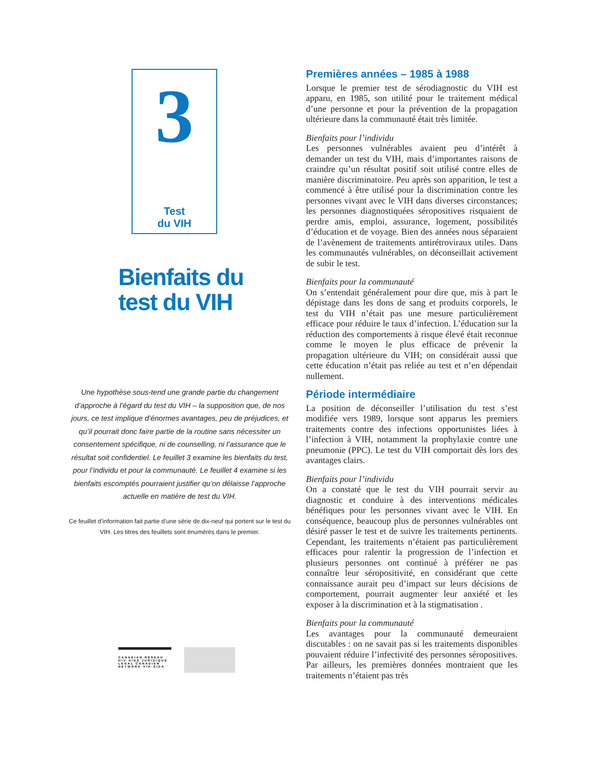3
Test
du VIH
Bienfaits du
test du VIH
Une hypothèse sous-tend une grande partie du changement d’approche à l’égard du test du VIH – la supposition que, de nos jours, ce test implique d’énormes avantages, peu de préjudices, et qu’il pourrait donc faire partie de la routine sans nécessiter un consentement spécifique, ni de counselling, ni l’assurance que le résultat soit confidentiel. Le feuillet 3 examine les bienfaits du test, pour l’individu et pour la communauté. Le feuillet 4 examine si les bienfaits escomptés pourraient justifier qu’on délaisse l’approche actuelle en matière de test du VIH.
Ce feuillet d’information fait partie d’une série de dix-neuf qui portent sur le test du VIH. Les titres des feuillets sont énumérés dans le premier.
CANADIAN RÉSEAU
HIV·AIDS JURIDIQUE
LEGAL CANADIEN
NETWORK VIH·SIDA
Premières années – 1985 à 1988
Lorsque le premier test de sérodiagnostic du VIH est apparu, en 1985, son utilité pour le traitement médical d’une personne et pour la prévention de la propagation ultérieure dans la communauté était très limitée.
Bienfaits pour l’individu
Les personnes vulnérables avaient peu d’intérêt à demander un test du VIH, mais d’importantes raisons de craindre qu’un résultat positif soit utilisé contre elles de manière discriminatoire. Peu après son apparition, le test a commencé à être utilisé pour la discrimination contre les personnes vivant avec le VIH dans diverses circonstances; les personnes diagnostiquées séropositives risquaient de perdre amis, emploi, assurance, logement, possibilités d’éducation et de voyage. Bien des années nous séparaient de l’avènement de traitements antirétroviraux utiles. Dans les communautés vulnérables, on déconseillait activement de subir le test.
Bienfaits pour la communauté
On s’entendait généralement pour dire que, mis à part le dépistage dans les dons de sang et produits corporels, le test du VIH n’était pas une mesure particulièrement efficace pour réduire le taux d’infection. L’éducation sur la réduction des comportements à risque élevé était reconnue comme le moyen le plus efficace de prévenir la propagation ultérieure du VIH; on considérait aussi que cette éducation n’était pas reliée au test et n’en dépendait nullement.
Période intermédiaire
La position de déconseiller l’utilisation du test s’est modifiée vers 1989, lorsque sont apparus les premiers traitements contre des infections opportunistes liées à l’infection à VIH, notamment la prophylaxie contre une pneumonie (PPC). Le test du VIH comportait dès lors des avantages clairs.
Bienfaits pour l’individu
On a constaté que le test du VIH pourrait servir au diagnostic et conduire à des interventions médicales bénéfiques pour les personnes vivant avec le VIH. En conséquence, beaucoup plus de personnes vulnérables ont désiré passer le test et de suivre les traitements pertinents. Cependant, les traitements n’étaient pas particulièrement efficaces pour ralentir la progression de l’infection et plusieurs personnes ont continué à préférer ne pas connaître leur séropositivité, en considérant que cette connaissance aurait peu d’impact sur leurs décisions de comportement, pourrait augmenter leur anxiété et les exposer à la discrimination et à la stigmatisation .
Bienfaits pour la communauté
Les avantages pour la communauté demeuraient discutables : on ne savait pas si les traitements disponibles pouvaient réduire l’infectivité des personnes séropositives. Par ailleurs, les premières données montraient que les traitements n’étaient pas très